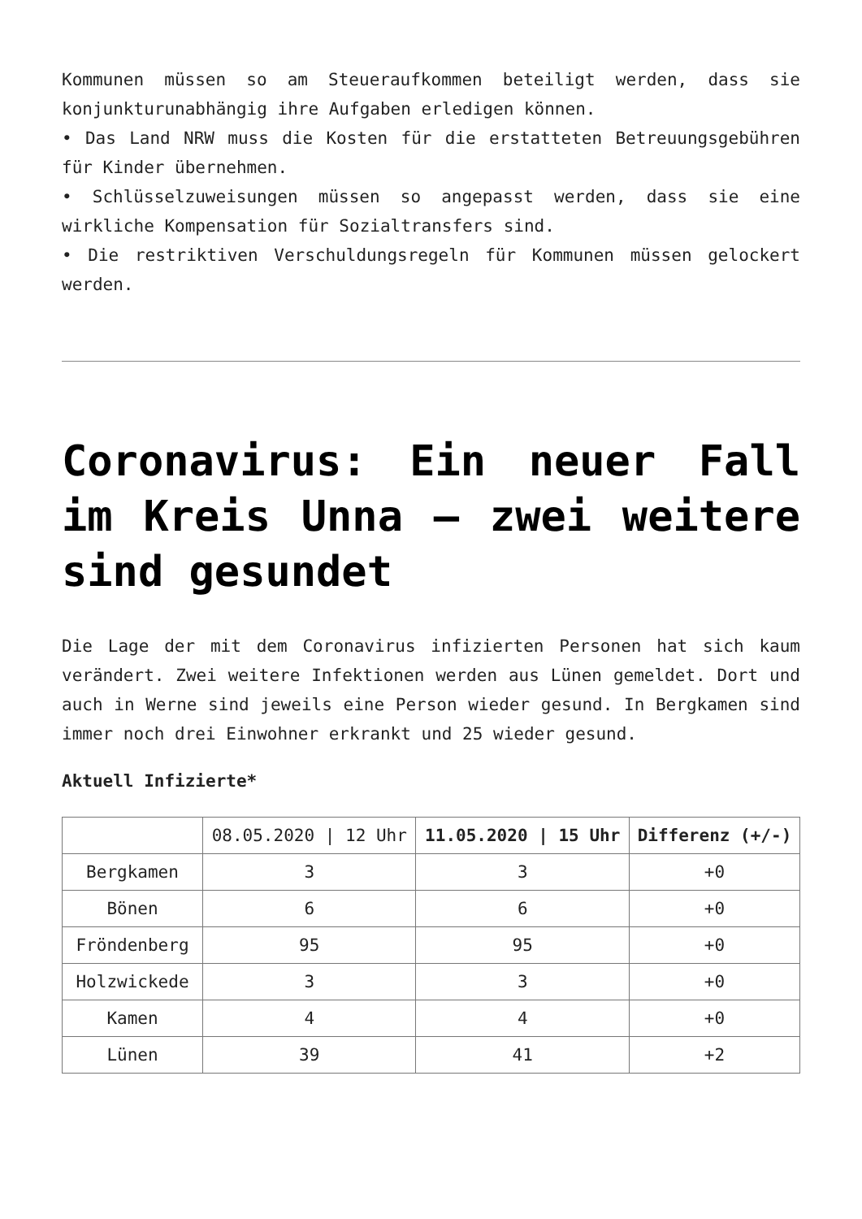Kommunen müssen so am Steueraufkommen beteiligt werden, dass sie konjunkturunabhängig ihre Aufgaben erledigen können.
• Das Land NRW muss die Kosten für die erstatteten Betreuungsgebühren für Kinder übernehmen.
• Schlüsselzuweisungen müssen so angepasst werden, dass sie eine wirkliche Kompensation für Sozialtransfers sind.
• Die restriktiven Verschuldungsregeln für Kommunen müssen gelockert werden.
Coronavirus: Ein neuer Fall im Kreis Unna – zwei weitere sind gesundet
Die Lage der mit dem Coronavirus infizierten Personen hat sich kaum verändert. Zwei weitere Infektionen werden aus Lünen gemeldet. Dort und auch in Werne sind jeweils eine Person wieder gesund. In Bergkamen sind immer noch drei Einwohner erkrankt und 25 wieder gesund.
Aktuell Infizierte*
| | 08.05.2020 / 12 Uhr | 11.05.2020 / 15 Uhr | Differenz (+/-) |
| --- | --- | --- | --- |
| Bergkamen | 3 | 3 | +0 |
| Bönen | 6 | 6 | +0 |
| Fröndenberg | 95 | 95 | +0 |
| Holzwickede | 3 | 3 | +0 |
| Kamen | 4 | 4 | +0 |
| Lünen | 39 | 41 | +2 |